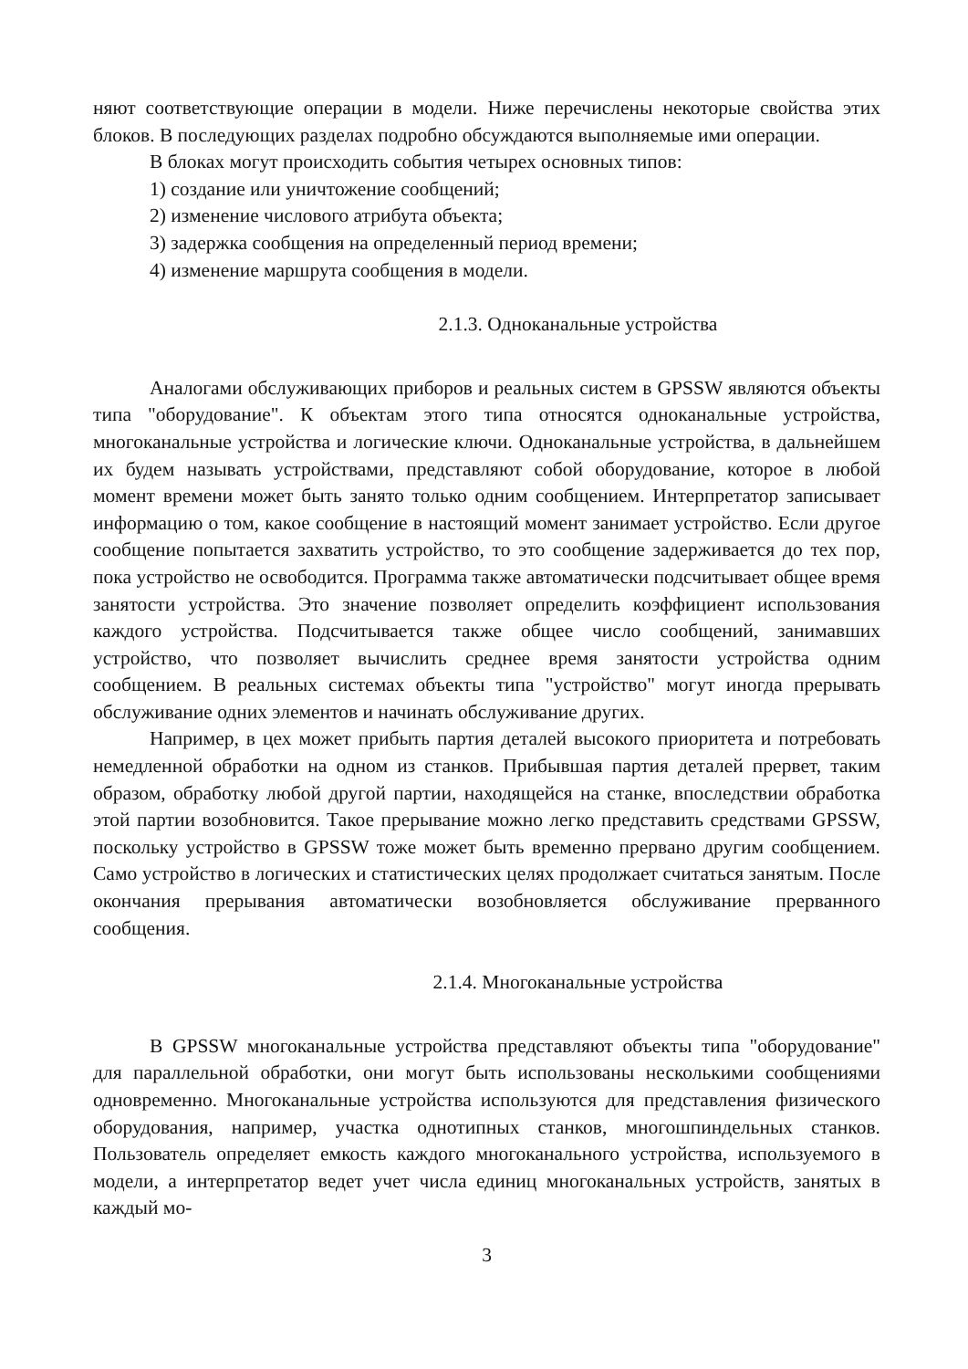няют соответствующие операции в модели. Ниже перечислены некоторые свойства этих блоков. В последующих разделах подробно обсуждаются выполняемые ими операции.
В блоках могут происходить события четырех основных типов:
1) создание или уничтожение сообщений;
2) изменение числового атрибута объекта;
3) задержка сообщения на определенный период времени;
4) изменение маршрута сообщения в модели.
2.1.3. Одноканальные устройства
Аналогами обслуживающих приборов и реальных систем в GPSSW являются объекты типа "оборудование". К объектам этого типа относятся одноканальные устройства, многоканальные устройства и логические ключи. Одноканальные устройства, в дальнейшем их будем называть устройствами, представляют собой оборудование, которое в любой момент времени может быть занято только одним сообщением. Интерпретатор записывает информацию о том, какое сообщение в настоящий момент занимает устройство. Если другое сообщение попытается захватить устройство, то это сообщение задерживается до тех пор, пока устройство не освободится. Программа также автоматически подсчитывает общее время занятости устройства. Это значение позволяет определить коэффициент использования каждого устройства. Подсчитывается также общее число сообщений, занимавших устройство, что позволяет вычислить среднее время занятости устройства одним сообщением. В реальных системах объекты типа "устройство" могут иногда прерывать обслуживание одних элементов и начинать обслуживание других.
Например, в цех может прибыть партия деталей высокого приоритета и потребовать немедленной обработки на одном из станков. Прибывшая партия деталей прервет, таким образом, обработку любой другой партии, находящейся на станке, впоследствии обработка этой партии возобновится. Такое прерывание можно легко представить средствами GPSSW, поскольку устройство в GPSSW тоже может быть временно прервано другим сообщением. Само устройство в логических и статистических целях продолжает считаться занятым. После окончания прерывания автоматически возобновляется обслуживание прерванного сообщения.
2.1.4. Многоканальные устройства
В GPSSW многоканальные устройства представляют объекты типа "оборудование" для параллельной обработки, они могут быть использованы несколькими сообщениями одновременно. Многоканальные устройства используются для представления физического оборудования, например, участка однотипных станков, многошпиндельных станков. Пользователь определяет емкость каждого многоканального устройства, используемого в модели, а интерпретатор ведет учет числа единиц многоканальных устройств, занятых в каждый мо-
3